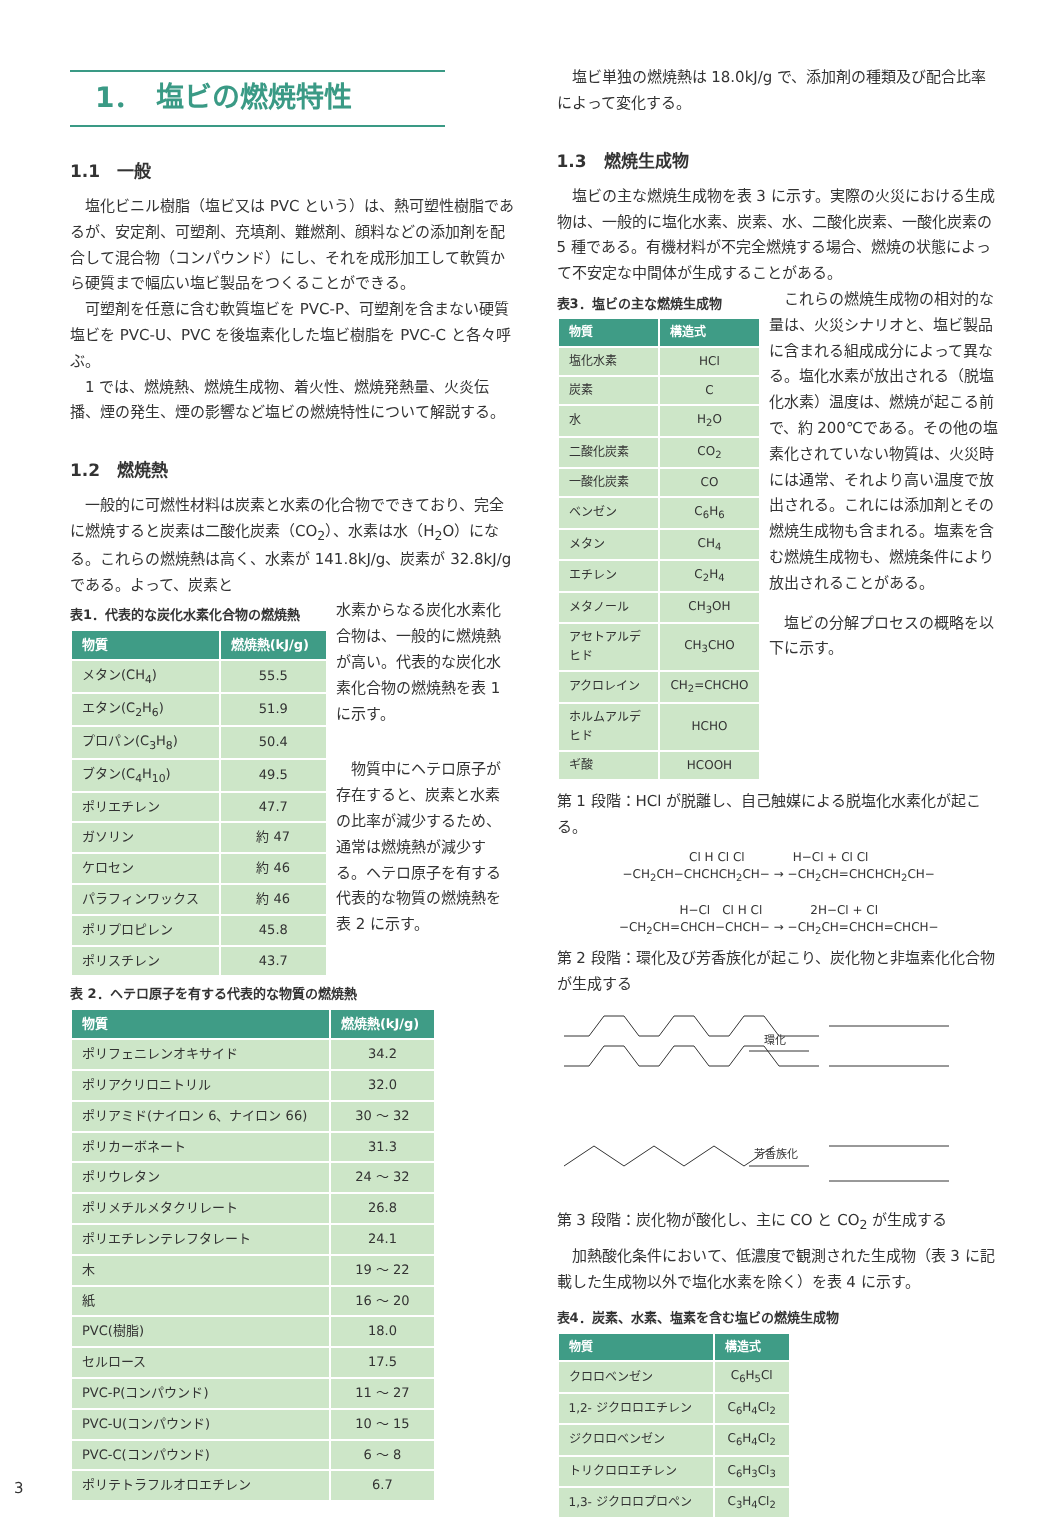1．　塩ビの燃焼特性
1.1　一般
塩化ビニル樹脂（塩ビ又は PVC という）は、熱可塑性樹脂であるが、安定剤、可塑剤、充填剤、難燃剤、顔料などの添加剤を配合して混合物（コンパウンド）にし、それを成形加工して軟質から硬質まで幅広い塩ビ製品をつくることができる。
可塑剤を任意に含む軟質塩ビを PVC-P、可塑剤を含まない硬質塩ビを PVC-U、PVC を後塩素化した塩ビ樹脂を PVC-C と各々呼ぶ。
1 では、燃焼熱、燃焼生成物、着火性、燃焼発熱量、火炎伝播、煙の発生、煙の影響など塩ビの燃焼特性について解説する。
1.2　燃焼熱
一般的に可燃性材料は炭素と水素の化合物でできており、完全に燃焼すると炭素は二酸化炭素（CO<sub>2</sub>）、水素は水（H<sub>2</sub>O）になる。これらの燃焼熱は高く、水素が 141.8kJ/g、炭素が 32.8kJ/g である。よって、炭素と
表1．代表的な炭化水素化合物の燃焼熱
| 物質 | 燃焼熱(kJ/g) |
| --- | --- |
| メタン(CH<sub>4</sub>) | 55.5 |
| エタン(C<sub>2</sub>H<sub>6</sub>) | 51.9 |
| プロパン(C<sub>3</sub>H<sub>8</sub>) | 50.4 |
| ブタン(C<sub>4</sub>H<sub>10</sub>) | 49.5 |
| ポリエチレン | 47.7 |
| ガソリン | 約 47 |
| ケロセン | 約 46 |
| パラフィンワックス | 約 46 |
| ポリプロピレン | 45.8 |
| ポリスチレン | 43.7 |
水素からなる炭化水素化合物は、一般的に燃焼熱が高い。代表的な炭化水素化合物の燃焼熱を表 1 に示す。
物質中にヘテロ原子が存在すると、炭素と水素の比率が減少するため、通常は燃焼熱が減少する。ヘテロ原子を有する代表的な物質の燃焼熱を表 2 に示す。
表 2．ヘテロ原子を有する代表的な物質の燃焼熱
| 物質 | 燃焼熱(kJ/g) |
| --- | --- |
| ポリフェニレンオキサイド | 34.2 |
| ポリアクリロニトリル | 32.0 |
| ポリアミド(ナイロン 6、ナイロン 66) | 30 ～ 32 |
| ポリカーボネート | 31.3 |
| ポリウレタン | 24 ～ 32 |
| ポリメチルメタクリレート | 26.8 |
| ポリエチレンテレフタレート | 24.1 |
| 木 | 19 ～ 22 |
| 紙 | 16 ～ 20 |
| PVC(樹脂) | 18.0 |
| セルロース | 17.5 |
| PVC-P(コンパウンド) | 11 ～ 27 |
| PVC-U(コンパウンド) | 10 ～ 15 |
| PVC-C(コンパウンド) | 6 ～ 8 |
| ポリテトラフルオロエチレン | 6.7 |
塩ビ単独の燃焼熱は 18.0kJ/g で、添加剤の種類及び配合比率によって変化する。
1.3　燃焼生成物
塩ビの主な燃焼生成物を表 3 に示す。実際の火災における生成物は、一般的に塩化水素、炭素、水、二酸化炭素、一酸化炭素の 5 種である。有機材料が不完全燃焼する場合、燃焼の状態によって不安定な中間体が生成することがある。
表3．塩ビの主な燃焼生成物
| 物質 | 構造式 |
| --- | --- |
| 塩化水素 | HCl |
| 炭素 | C |
| 水 | H<sub>2</sub>O |
| 二酸化炭素 | CO<sub>2</sub> |
| 一酸化炭素 | CO |
| ベンゼン | C<sub>6</sub>H<sub>6</sub> |
| メタン | CH<sub>4</sub> |
| エチレン | C<sub>2</sub>H<sub>4</sub> |
| メタノール | CH<sub>3</sub>OH |
| アセトアルデヒド | CH<sub>3</sub>CHO |
| アクロレイン | CH<sub>2</sub>=CHCHO |
| ホルムアルデヒド | HCHO |
| ギ酸 | HCOOH |
これらの燃焼生成物の相対的な量は、火災シナリオと、塩ビ製品に含まれる組成成分によって異なる。塩化水素が放出される（脱塩化水素）温度は、燃焼が起こる前で、約 200℃である。その他の塩素化されていない物質は、火災時には通常、それより高い温度で放出される。これには添加剤とその燃焼生成物も含まれる。塩素を含む燃焼生成物も、燃焼条件により放出されることがある。
塩ビの分解プロセスの概略を以下に示す。
第 1 段階：HCl が脱離し、自己触媒による脱塩化水素化が起こる。
Cl H Cl Cl　　　　H−Cl + Cl Cl
−CH<sub>2</sub>CH−CHCHCH<sub>2</sub>CH− → −CH<sub>2</sub>CH=CHCHCH<sub>2</sub>CH−
H−Cl　Cl H Cl　　　　2H−Cl + Cl
−CH<sub>2</sub>CH=CHCH−CHCH− → −CH<sub>2</sub>CH=CHCH=CHCH−
第 2 段階：環化及び芳香族化が起こり、炭化物と非塩素化化合物が生成する
環化
芳香族化
第 3 段階：炭化物が酸化し、主に CO と CO<sub>2</sub> が生成する
加熱酸化条件において、低濃度で観測された生成物（表 3 に記載した生成物以外で塩化水素を除く）を表 4 に示す。
表4．炭素、水素、塩素を含む塩ビの燃焼生成物
| 物質 | 構造式 |
| --- | --- |
| クロロベンゼン | C<sub>6</sub>H<sub>5</sub>Cl |
| 1,2- ジクロロエチレン | C<sub>6</sub>H<sub>4</sub>Cl<sub>2</sub> |
| ジクロロベンゼン | C<sub>6</sub>H<sub>4</sub>Cl<sub>2</sub> |
| トリクロロエチレン | C<sub>6</sub>H<sub>3</sub>Cl<sub>3</sub> |
| 1,3- ジクロロプロペン | C<sub>3</sub>H<sub>4</sub>Cl<sub>2</sub> |
3